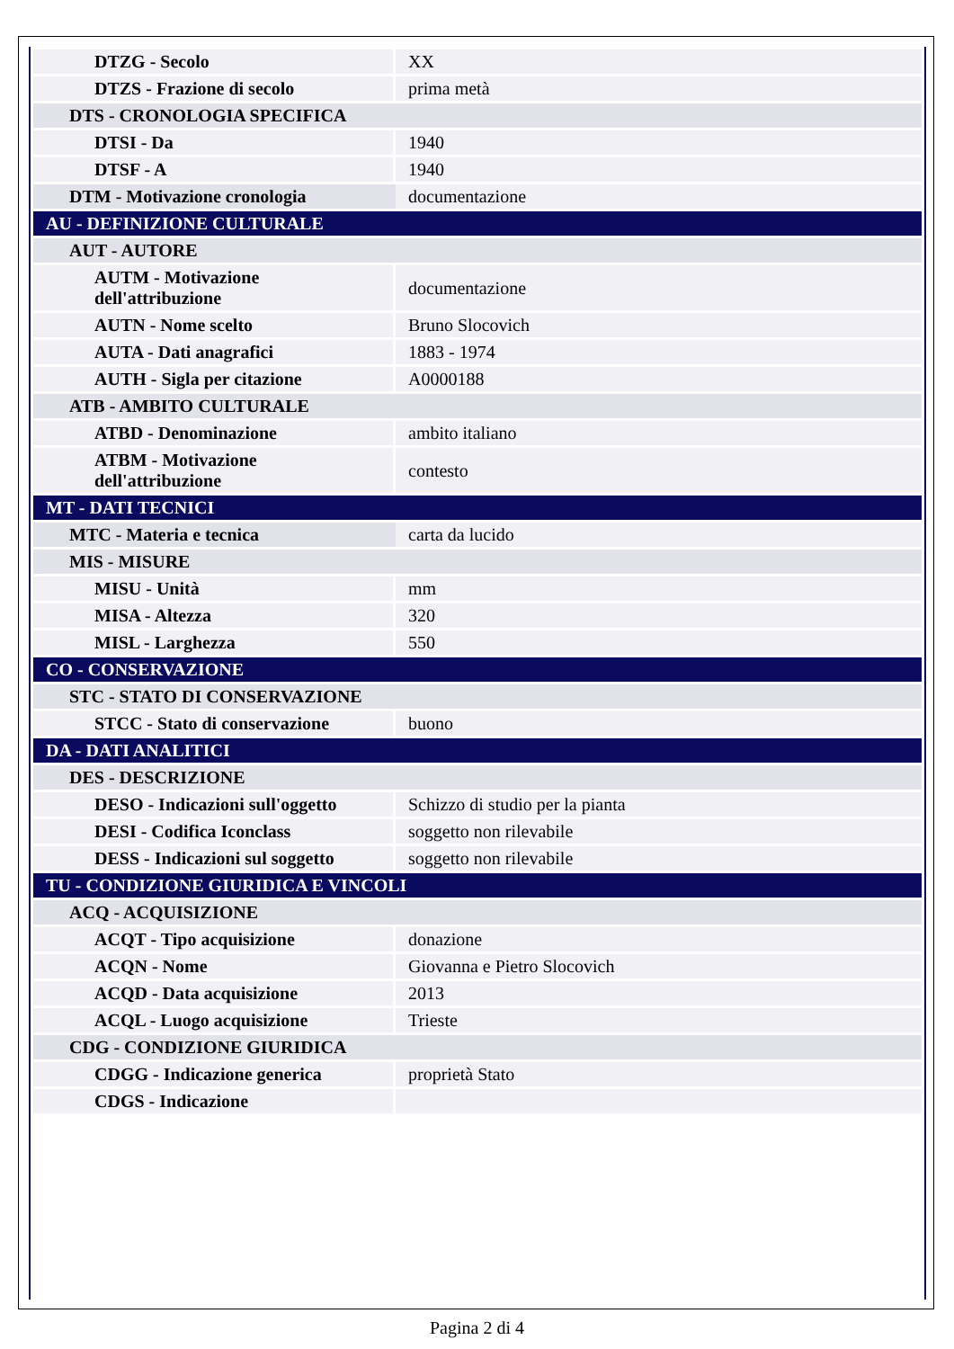| DTZG - Secolo | XX |
| DTZS - Frazione di secolo | prima metà |
| DTS - CRONOLOGIA SPECIFICA | |
| DTSI - Da | 1940 |
| DTSF - A | 1940 |
| DTM - Motivazione cronologia | documentazione |
| AU - DEFINIZIONE CULTURALE | |
| AUT - AUTORE | |
| AUTM - Motivazione dell'attribuzione | documentazione |
| AUTN - Nome scelto | Bruno Slocovich |
| AUTA - Dati anagrafici | 1883 - 1974 |
| AUTH - Sigla per citazione | A0000188 |
| ATB - AMBITO CULTURALE | |
| ATBD - Denominazione | ambito italiano |
| ATBM - Motivazione dell'attribuzione | contesto |
| MT - DATI TECNICI | |
| MTC - Materia e tecnica | carta da lucido |
| MIS - MISURE | |
| MISU - Unità | mm |
| MISA - Altezza | 320 |
| MISL - Larghezza | 550 |
| CO - CONSERVAZIONE | |
| STC - STATO DI CONSERVAZIONE | |
| STCC - Stato di conservazione | buono |
| DA - DATI ANALITICI | |
| DES - DESCRIZIONE | |
| DESO - Indicazioni sull'oggetto | Schizzo di studio per la pianta |
| DESI - Codifica Iconclass | soggetto non rilevabile |
| DESS - Indicazioni sul soggetto | soggetto non rilevabile |
| TU - CONDIZIONE GIURIDICA E VINCOLI | |
| ACQ - ACQUISIZIONE | |
| ACQT - Tipo acquisizione | donazione |
| ACQN - Nome | Giovanna e Pietro Slocovich |
| ACQD - Data acquisizione | 2013 |
| ACQL - Luogo acquisizione | Trieste |
| CDG - CONDIZIONE GIURIDICA | |
| CDGG - Indicazione generica | proprietà Stato |
| CDGS - Indicazione | |
Pagina 2 di 4